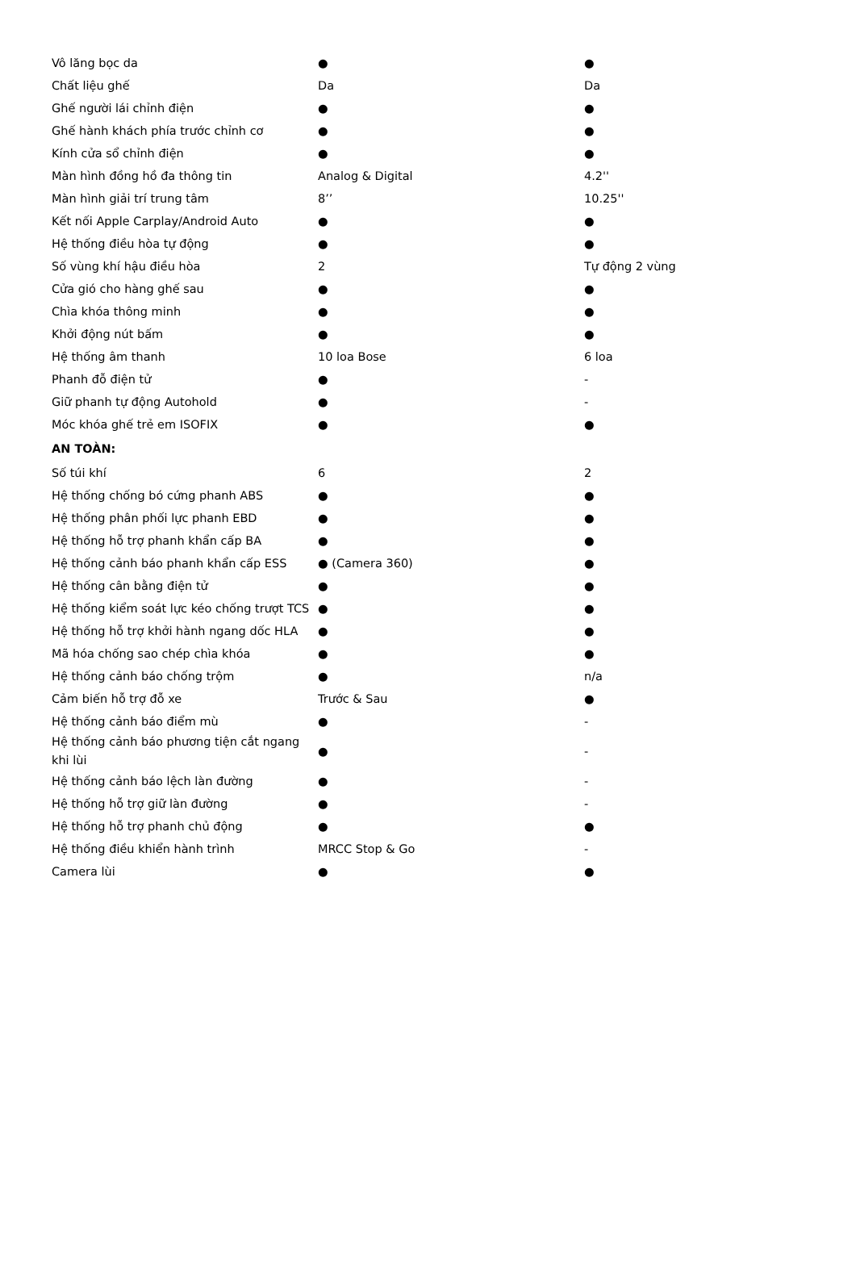| Vô lăng bọc da | ● | ● |
| Chất liệu ghế | Da | Da |
| Ghế người lái chỉnh điện | ● | ● |
| Ghế hành khách phía trước chỉnh cơ | ● | ● |
| Kính cửa sổ chỉnh điện | ● | ● |
| Màn hình đồng hồ đa thông tin | Analog & Digital | 4.2'' |
| Màn hình giải trí trung tâm | 8’’ | 10.25'' |
| Kết nối Apple Carplay/Android Auto | ● | ● |
| Hệ thống điều hòa tự động | ● | ● |
| Số vùng khí hậu điều hòa | 2 | Tự động 2 vùng |
| Cửa gió cho hàng ghế sau | ● | ● |
| Chìa khóa thông minh | ● | ● |
| Khởi động nút bấm | ● | ● |
| Hệ thống âm thanh | 10 loa Bose | 6 loa |
| Phanh đỗ điện tử | ● | - |
| Giữ phanh tự động Autohold | ● | - |
| Móc khóa ghế trẻ em ISOFIX | ● | ● |
| AN TOÀN: | | |
| Số túi khí | 6 | 2 |
| Hệ thống chống bó cứng phanh ABS | ● | ● |
| Hệ thống phân phối lực phanh EBD | ● | ● |
| Hệ thống hỗ trợ phanh khẩn cấp BA | ● | ● |
| Hệ thống cảnh báo phanh khẩn cấp ESS | ● (Camera 360) | ● |
| Hệ thống cân bằng điện tử | ● | ● |
| Hệ thống kiểm soát lực kéo chống trượt TCS | ● | ● |
| Hệ thống hỗ trợ khởi hành ngang dốc HLA | ● | ● |
| Mã hóa chống sao chép chìa khóa | ● | ● |
| Hệ thống cảnh báo chống trộm | ● | n/a |
| Cảm biến hỗ trợ đỗ xe | Trước & Sau | ● |
| Hệ thống cảnh báo điểm mù | ● | - |
| Hệ thống cảnh báo phương tiện cắt ngang khi lùi | ● | - |
| Hệ thống cảnh báo lệch làn đường | ● | - |
| Hệ thống hỗ trợ giữ làn đường | ● | - |
| Hệ thống hỗ trợ phanh chủ động | ● | ● |
| Hệ thống điều khiển hành trình | MRCC Stop & Go | - |
| Camera lùi | ● | ● |